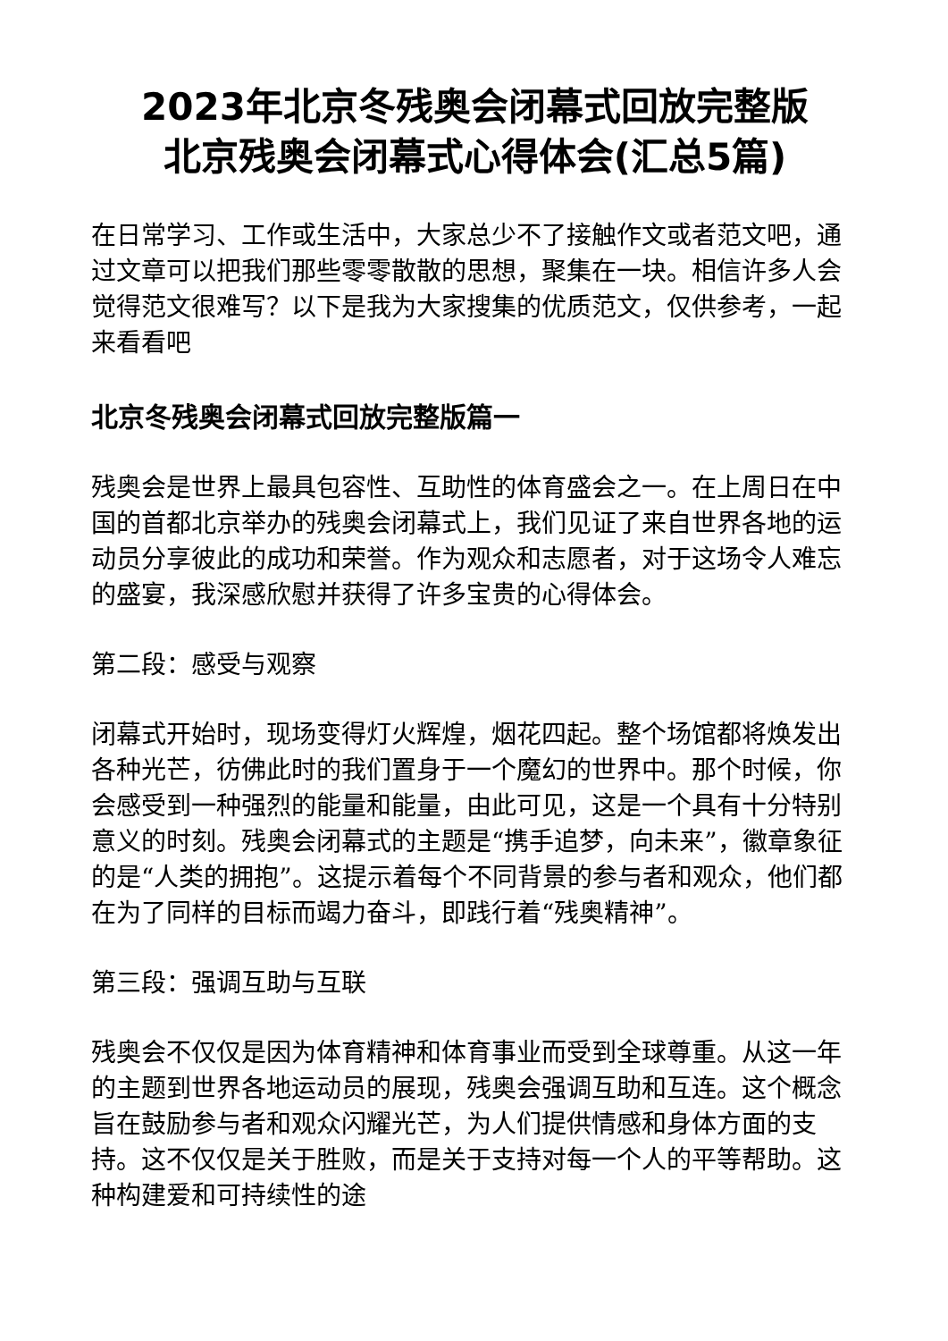2023年北京冬残奥会闭幕式回放完整版
北京残奥会闭幕式心得体会(汇总5篇)
在日常学习、工作或生活中，大家总少不了接触作文或者范文吧，通过文章可以把我们那些零零散散的思想，聚集在一块。相信许多人会觉得范文很难写？以下是我为大家搜集的优质范文，仅供参考，一起来看看吧
北京冬残奥会闭幕式回放完整版篇一
残奥会是世界上最具包容性、互助性的体育盛会之一。在上周日在中国的首都北京举办的残奥会闭幕式上，我们见证了来自世界各地的运动员分享彼此的成功和荣誉。作为观众和志愿者，对于这场令人难忘的盛宴，我深感欣慰并获得了许多宝贵的心得体会。
第二段：感受与观察
闭幕式开始时，现场变得灯火辉煌，烟花四起。整个场馆都将焕发出各种光芒，彷佛此时的我们置身于一个魔幻的世界中。那个时候，你会感受到一种强烈的能量和能量，由此可见，这是一个具有十分特别意义的时刻。残奥会闭幕式的主题是“携手追梦，向未来”，徽章象征的是“人类的拥抱”。这提示着每个不同背景的参与者和观众，他们都在为了同样的目标而竭力奋斗，即践行着“残奥精神”。
第三段：强调互助与互联
残奥会不仅仅是因为体育精神和体育事业而受到全球尊重。从这一年的主题到世界各地运动员的展现，残奥会强调互助和互连。这个概念旨在鼓励参与者和观众闪耀光芒，为人们提供情感和身体方面的支持。这不仅仅是关于胜败，而是关于支持对每一个人的平等帮助。这种构建爱和可持续性的途